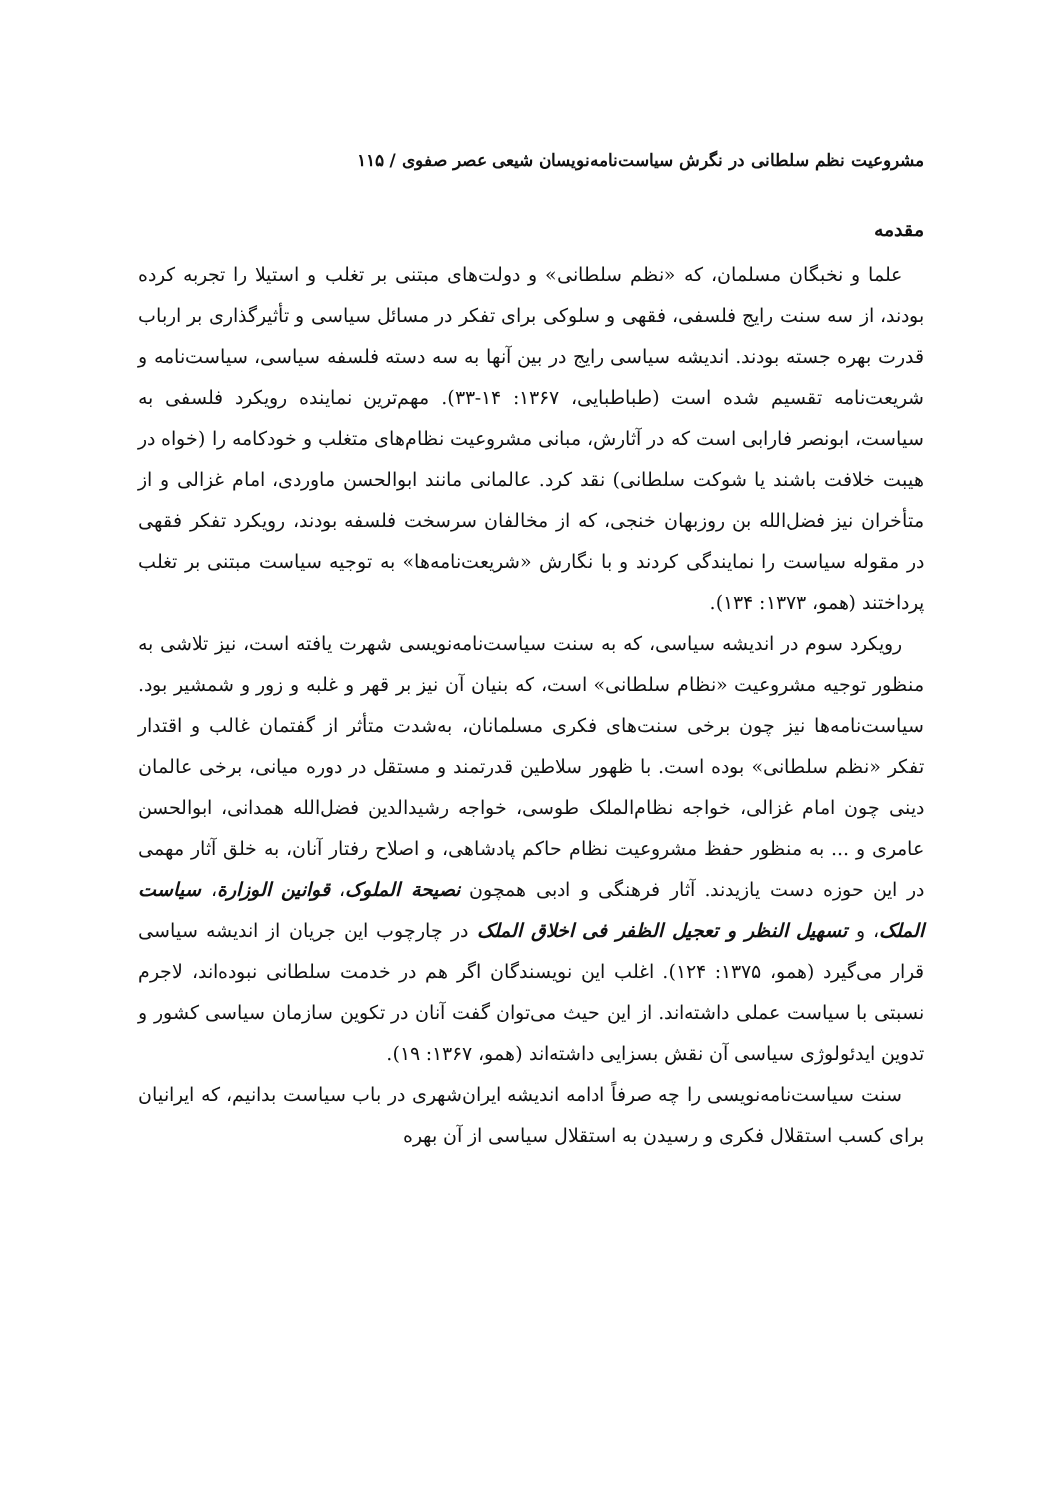مشروعیت نظم سلطانی در نگرش سیاست‌نامه‌نویسان شیعی عصر صفوی / ۱۱۵
مقدمه
علما و نخبگان مسلمان، که «نظم سلطانی» و دولت‌های مبتنی بر تغلب و استیلا را تجربه کرده بودند، از سه سنت رایج فلسفی، فقهی و سلوکی برای تفکر در مسائل سیاسی و تأثیرگذاری بر ارباب قدرت بهره جسته بودند. اندیشه سیاسی رایج در بین آنها به سه دسته فلسفه سیاسی، سیاست‌نامه و شریعت‌نامه تقسیم شده است (طباطبایی، ۱۳۶۷: ۱۴-۳۳). مهم‌ترین نماینده رویکرد فلسفی به سیاست، ابونصر فارابی است که در آثارش، مبانی مشروعیت نظام‌های متغلب و خودکامه را (خواه در هیبت خلافت باشند یا شوکت سلطانی) نقد کرد. عالمانی مانند ابوالحسن ماوردی، امام غزالی و از متأخران نیز فضل‌الله بن روزبهان خنجی، که از مخالفان سرسخت فلسفه بودند، رویکرد تفکر فقهی در مقوله سیاست را نمایندگی کردند و با نگارش «شریعت‌نامه‌ها» به توجیه سیاست مبتنی بر تغلب پرداختند (همو، ۱۳۷۳: ۱۳۴).
رویکرد سوم در اندیشه سیاسی، که به سنت سیاست‌نامه‌نویسی شهرت یافته است، نیز تلاشی به منظور توجیه مشروعیت «نظام سلطانی» است، که بنیان آن نیز بر قهر و غلبه و زور و شمشیر بود. سیاست‌نامه‌ها نیز چون برخی سنت‌های فکری مسلمانان، به‌شدت متأثر از گفتمان غالب و اقتدار تفکر «نظم سلطانی» بوده است. با ظهور سلاطین قدرتمند و مستقل در دوره میانی، برخی عالمان دینی چون امام غزالی، خواجه نظام‌الملک طوسی، خواجه رشیدالدین فضل‌الله همدانی، ابوالحسن عامری و ... به منظور حفظ مشروعیت نظام حاکم پادشاهی، و اصلاح رفتار آنان، به خلق آثار مهمی در این حوزه دست یازیدند. آثار فرهنگی و ادبی همچون نصیحة الملوک، قوانین الوزارة، سیاست الملک، و تسهیل النظر و تعجیل الظفر فی اخلاق الملک در چارچوب این جریان از اندیشه سیاسی قرار می‌گیرد (همو، ۱۳۷۵: ۱۲۴). اغلب این نویسندگان اگر هم در خدمت سلطانی نبوده‌اند، لاجرم نسبتی با سیاست عملی داشته‌اند. از این حیث می‌توان گفت آنان در تکوین سازمان سیاسی کشور و تدوین ایدئولوژی سیاسی آن نقش بسزایی داشته‌اند (همو، ۱۳۶۷: ۱۹).
سنت سیاست‌نامه‌نویسی را چه صرفاً ادامه اندیشه ایران‌شهری در باب سیاست بدانیم، که ایرانیان برای کسب استقلال فکری و رسیدن به استقلال سیاسی از آن بهره